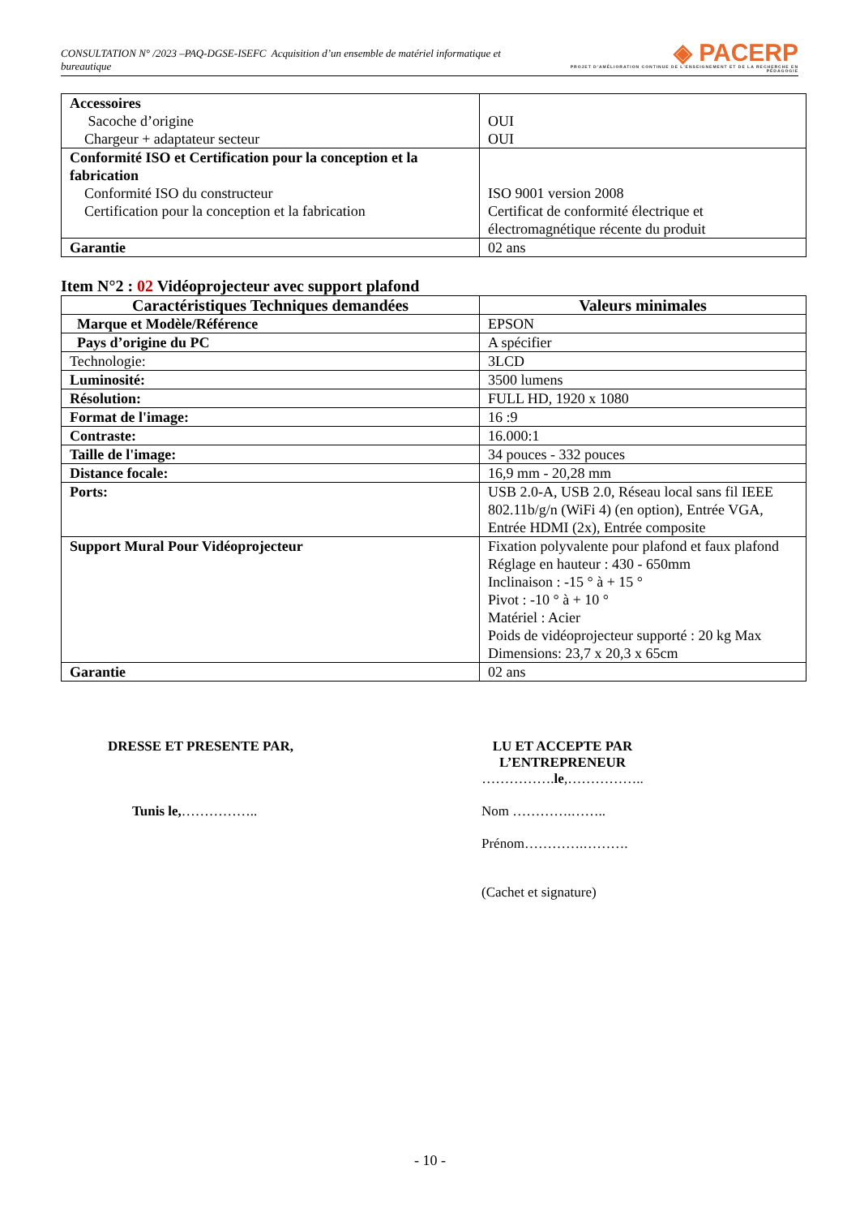CONSULTATION N° /2023 –PAQ-DGSE-ISEFC Acquisition d’un ensemble de matériel informatique et bureautique
◈ PACERP
PROJET D'AMÉLIORATION CONTINUE DE L'ENSEIGNEMENT ET DE LA RECHERCHE EN PÉDAGOGIE
| Accessoires Sacoche d’origine Chargeur + adaptateur secteur | OUI OUI |
| Conformité ISO et Certification pour la conception et la fabrication Conformité ISO du constructeur Certification pour la conception et la fabrication | ISO 9001 version 2008 Certificat de conformité électrique et électromagnétique récente du produit |
| Garantie | 02 ans |
Item N°2 : 02 Vidéoprojecteur avec support plafond
| Caractéristiques Techniques demandées | Valeurs minimales |
| --- | --- |
| Marque et Modèle/Référence | EPSON |
| Pays d’origine du PC | A spécifier |
| Technologie: | 3LCD |
| Luminosité: | 3500 lumens |
| Résolution: | FULL HD, 1920 x 1080 |
| Format de l'image: | 16 :9 |
| Contraste: | 16.000:1 |
| Taille de l'image: | 34 pouces - 332 pouces |
| Distance focale: | 16,9 mm - 20,28 mm |
| Ports: | USB 2.0-A, USB 2.0, Réseau local sans fil IEEE 802.11b/g/n (WiFi 4) (en option), Entrée VGA, Entrée HDMI (2x), Entrée composite |
| Support Mural Pour Vidéoprojecteur | Fixation polyvalente pour plafond et faux plafond Réglage en hauteur : 430 - 650mm Inclinaison : -15 ° à + 15 ° Pivot : -10 ° à + 10 ° Matériel : Acier Poids de vidéoprojecteur supporté : 20 kg Max Dimensions: 23,7 x 20,3 x 65cm |
| Garantie | 02 ans |
DRESSE ET PRESENTE PAR,
Tunis le,……………..
LU ET ACCEPTE PAR L’ENTREPRENEUR
…………….le,……………..
Nom ………….……..
Prénom………….……….
(Cachet et signature)
- 10 -